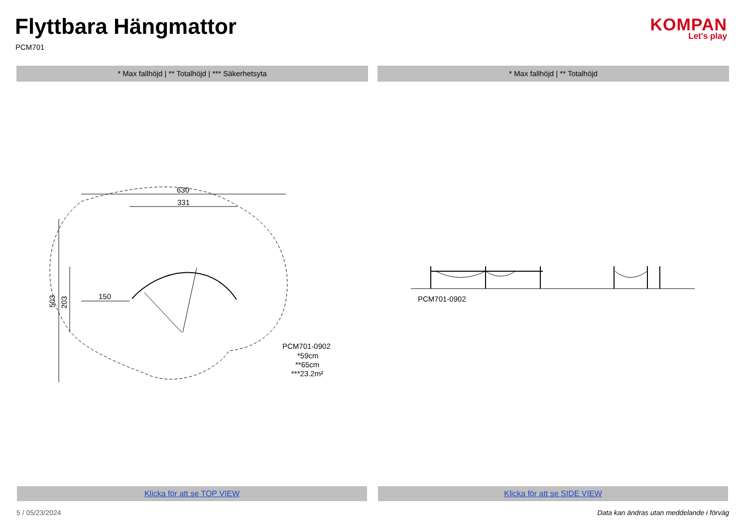Flyttbara Hängmattor
PCM701
KOMPAN
Let's play
* Max fallhöjd | ** Totalhöjd | *** Säkerhetsyta * Max fallhöjd | ** Totalhöjd
630
331
503
203
150
PCM701-0902
*59cm
**65cm
***23.2m²
PCM701-0902
Klicka för att se TOP VIEW Klicka för att se SIDE VIEW
5 / 05/23/2024
Data kan ändras utan meddelande i förväg